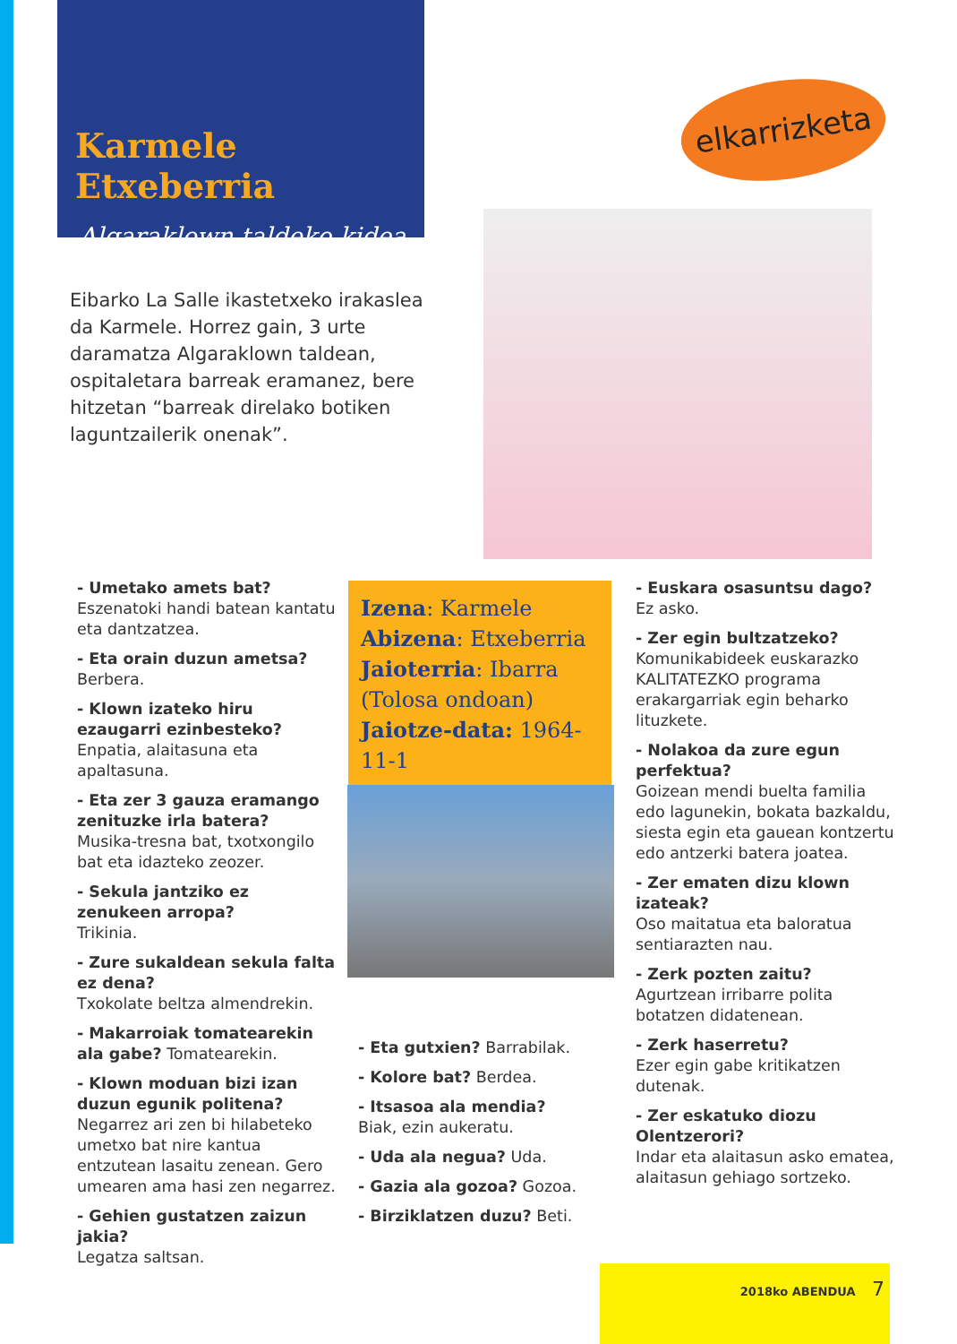Karmele Etxeberria
Algaraklown taldeko kidea
elkarrizketa
Eibarko La Salle ikastetxeko irakaslea da Karmele. Horrez gain, 3 urte daramatza Algaraklown taldean, ospitaletara barreak eramanez, bere hitzetan “barreak direlako botiken laguntzailerik onenak”.
- Umetako amets bat?
Eszenatoki handi batean kantatu eta dantzatzea.
- Eta orain duzun ametsa?
Berbera.
- Klown izateko hiru ezaugarri ezinbesteko?
Enpatia, alaitasuna eta apaltasuna.
- Eta zer 3 gauza eramango zenituzke irla batera?
Musika-tresna bat, txotxongilo bat eta idazteko zeozer.
- Sekula jantziko ez zenukeen arropa?
Trikinia.
- Zure sukaldean sekula falta ez dena?
Txokolate beltza almendrekin.
- Makarroiak tomatearekin ala gabe? Tomatearekin.
- Klown moduan bizi izan duzun egunik politena? Negarrez ari zen bi hilabeteko umetxo bat nire kantua entzutean lasaitu zenean. Gero umearen ama hasi zen negarrez.
- Gehien gustatzen zaizun jakia?
Legatza saltsan.
Izena: Karmele
Abizena: Etxeberria
Jaioterria: Ibarra
(Tolosa ondoan)
Jaiotze-data: 1964-11-1
- Eta gutxien? Barrabilak.
- Kolore bat? Berdea.
- Itsasoa ala mendia?
Biak, ezin aukeratu.
- Uda ala negua? Uda.
- Gazia ala gozoa? Gozoa.
- Birziklatzen duzu? Beti.
- Euskara osasuntsu dago?
Ez asko.
- Zer egin bultzatzeko?
Komunikabideek euskarazko KALITATEZKO programa erakargarriak egin beharko lituzkete.
- Nolakoa da zure egun perfektua?
Goizean mendi buelta familia edo lagunekin, bokata bazkaldu, siesta egin eta gauean kontzertu edo antzerki batera joatea.
- Zer ematen dizu klown izateak?
Oso maitatua eta baloratua sentiarazten nau.
- Zerk pozten zaitu?
Agurtzean irribarre polita botatzen didatenean.
- Zerk haserretu?
Ezer egin gabe kritikatzen dutenak.
- Zer eskatuko diozu Olentzerori?
Indar eta alaitasun asko ematea, alaitasun gehiago sortzeko.
2018ko ABENDUA 7